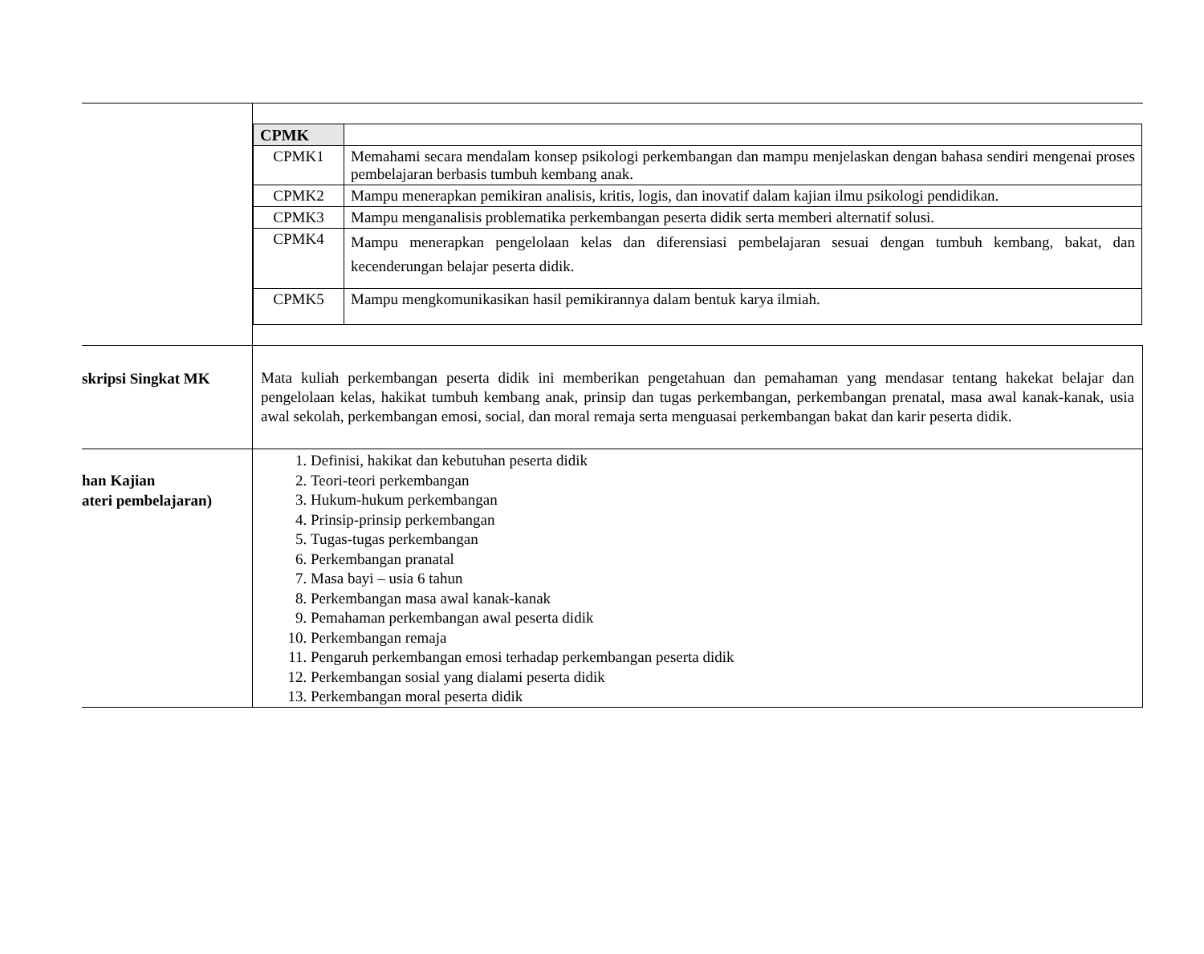| | / CPMK / / / CPMK1 / Memahami secara mendalam konsep psikologi perkembangan dan mampu menjelaskan dengan bahasa sendiri mengenai proses pembelajaran berbasis tumbuh kembang anak. / / CPMK2 / Mampu menerapkan pemikiran analisis, kritis, logis, dan inovatif dalam kajian ilmu psikologi pendidikan. / / CPMK3 / Mampu menganalisis problematika perkembangan peserta didik serta memberi alternatif solusi. / / CPMK4 / Mampu menerapkan pengelolaan kelas dan diferensiasi pembelajaran sesuai dengan tumbuh kembang, bakat, dan kecenderungan belajar peserta didik. / / CPMK5 / Mampu mengkomunikasikan hasil pemikirannya dalam bentuk karya ilmiah. / |
| skripsi Singkat MK | Mata kuliah perkembangan peserta didik ini memberikan pengetahuan dan pemahaman yang mendasar tentang hakekat belajar dan pengelolaan kelas, hakikat tumbuh kembang anak, prinsip dan tugas perkembangan, perkembangan prenatal, masa awal kanak-kanak, usia awal sekolah, perkembangan emosi, social, dan moral remaja serta menguasai perkembangan bakat dan karir peserta didik. |
| han Kajian ateri pembelajaran) | 1. Definisi, hakikat dan kebutuhan peserta didik 2. Teori-teori perkembangan 3. Hukum-hukum perkembangan 4. Prinsip-prinsip perkembangan 5. Tugas-tugas perkembangan 6. Perkembangan pranatal 7. Masa bayi – usia 6 tahun 8. Perkembangan masa awal kanak-kanak 9. Pemahaman perkembangan awal peserta didik 10. Perkembangan remaja 11. Pengaruh perkembangan emosi terhadap perkembangan peserta didik 12. Perkembangan sosial yang dialami peserta didik 13. Perkembangan moral peserta didik |